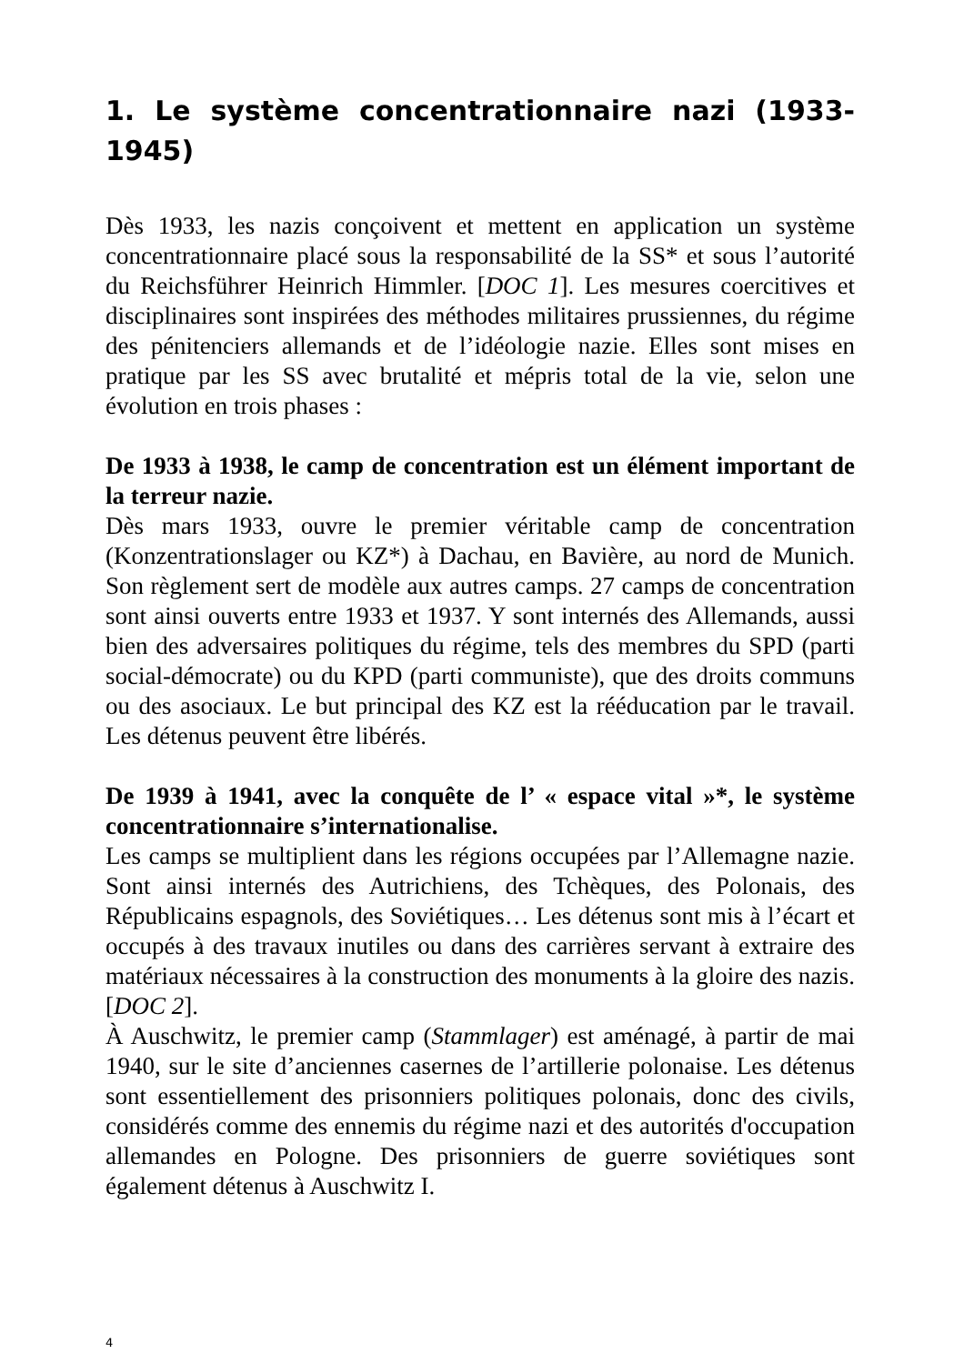1. Le système concentrationnaire nazi (1933-1945)
Dès 1933, les nazis conçoivent et mettent en application un système concentrationnaire placé sous la responsabilité de la SS* et sous l’autorité du Reichsführer Heinrich Himmler. [DOC 1]. Les mesures coercitives et disciplinaires sont inspirées des méthodes militaires prussiennes, du régime des pénitenciers allemands et de l’idéologie nazie. Elles sont mises en pratique par les SS avec brutalité et mépris total de la vie, selon une évolution en trois phases :
De 1933 à 1938, le camp de concentration est un élément important de la terreur nazie.
Dès mars 1933, ouvre le premier véritable camp de concentration (Konzentrationslager ou KZ*) à Dachau, en Bavière, au nord de Munich. Son règlement sert de modèle aux autres camps. 27 camps de concentration sont ainsi ouverts entre 1933 et 1937. Y sont internés des Allemands, aussi bien des adversaires politiques du régime, tels des membres du SPD (parti social-démocrate) ou du KPD (parti communiste), que des droits communs ou des asociaux. Le but principal des KZ est la rééducation par le travail. Les détenus peuvent être libérés.
De 1939 à 1941, avec la conquête de l’ « espace vital »*, le système concentrationnaire s’internationalise.
Les camps se multiplient dans les régions occupées par l’Allemagne nazie. Sont ainsi internés des Autrichiens, des Tchèques, des Polonais, des Républicains espagnols, des Soviétiques… Les détenus sont mis à l’écart et occupés à des travaux inutiles ou dans des carrières servant à extraire des matériaux nécessaires à la construction des monuments à la gloire des nazis. [DOC 2].
À Auschwitz, le premier camp (Stammlager) est aménagé, à partir de mai 1940, sur le site d’anciennes casernes de l’artillerie polonaise. Les détenus sont essentiellement des prisonniers politiques polonais, donc des civils, considérés comme des ennemis du régime nazi et des autorités d'occupation allemandes en Pologne. Des prisonniers de guerre soviétiques sont également détenus à Auschwitz I.
4